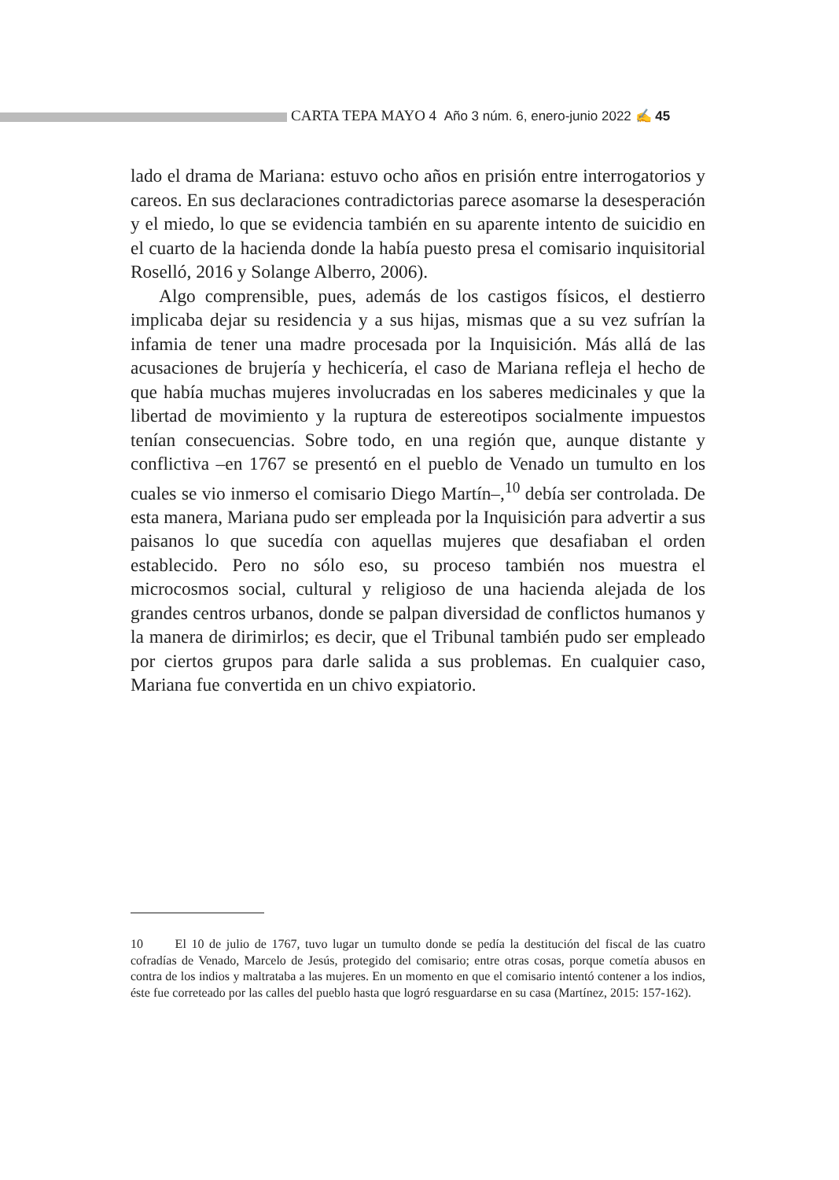CARTA TEPA MAYO 4 Año 3 núm. 6, enero-junio 2022 ✍ 45
lado el drama de Mariana: estuvo ocho años en prisión entre interrogatorios y careos. En sus declaraciones contradictorias parece asomarse la desesperación y el miedo, lo que se evidencia también en su aparente intento de suicidio en el cuarto de la hacienda donde la había puesto presa el comisario inquisitorial Roselló, 2016 y Solange Alberro, 2006).
Algo comprensible, pues, además de los castigos físicos, el destierro implicaba dejar su residencia y a sus hijas, mismas que a su vez sufrían la infamia de tener una madre procesada por la Inquisición. Más allá de las acusaciones de brujería y hechicería, el caso de Mariana refleja el hecho de que había muchas mujeres involucradas en los saberes medicinales y que la libertad de movimiento y la ruptura de estereotipos socialmente impuestos tenían consecuencias. Sobre todo, en una región que, aunque distante y conflictiva –en 1767 se presentó en el pueblo de Venado un tumulto en los cuales se vio inmerso el comisario Diego Martín–,<sup>10</sup> debía ser controlada. De esta manera, Mariana pudo ser empleada por la Inquisición para advertir a sus paisanos lo que sucedía con aquellas mujeres que desafiaban el orden establecido. Pero no sólo eso, su proceso también nos muestra el microcosmos social, cultural y religioso de una hacienda alejada de los grandes centros urbanos, donde se palpan diversidad de conflictos humanos y la manera de dirimirlos; es decir, que el Tribunal también pudo ser empleado por ciertos grupos para darle salida a sus problemas. En cualquier caso, Mariana fue convertida en un chivo expiatorio.
10 El 10 de julio de 1767, tuvo lugar un tumulto donde se pedía la destitución del fiscal de las cuatro cofradías de Venado, Marcelo de Jesús, protegido del comisario; entre otras cosas, porque cometía abusos en contra de los indios y maltrataba a las mujeres. En un momento en que el comisario intentó contener a los indios, éste fue correteado por las calles del pueblo hasta que logró resguardarse en su casa (Martínez, 2015: 157-162).